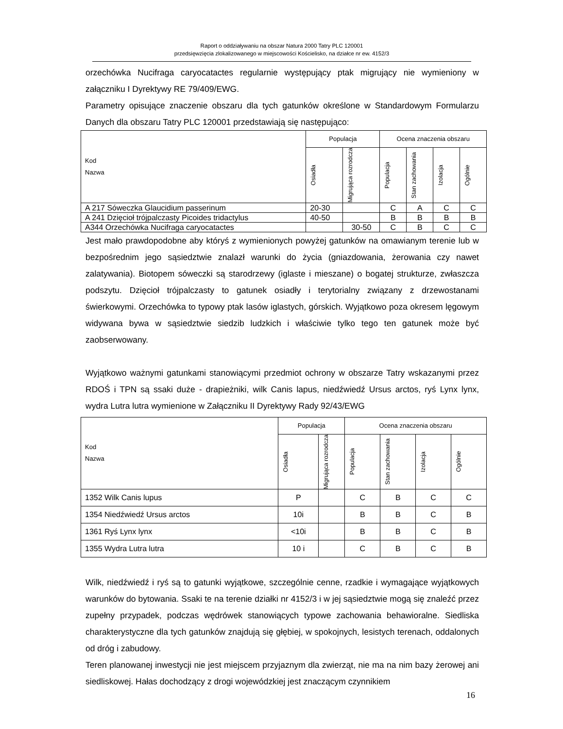Raport o oddziaływaniu na obszar Natura 2000 Tatry PLC 120001
przedsięwzięcia zlokalizowanego w miejscowości Kościelisko, na działce nr ew. 4152/3
orzechówka Nucifraga caryocatactes regularnie występujący ptak migrujący nie wymieniony w załączniku I Dyrektywy RE 79/409/EWG.
Parametry opisujące znaczenie obszaru dla tych gatunków określone w Standardowym Formularzu Danych dla obszaru Tatry PLC 120001 przedstawiają się następująco:
| Kod Nazwa | Populacja | | Ocena znaczenia obszaru | | | |
| --- | --- | --- | --- | --- | --- | --- |
| | Osiadła | Migrująca rozrodcza | Populacja | Stan zachowania | Izolacja | Ogólnie |
| A 217 Sóweczka Glaucidium passerinum | 20-30 | | C | A | C | C |
| A 241 Dzięcioł trójpalczasty Picoides tridactylus | 40-50 | | B | B | B | B |
| A344 Orzechówka Nucifraga caryocatactes | | 30-50 | C | B | C | C |
Jest mało prawdopodobne aby któryś z wymienionych powyżej gatunków na omawianym terenie lub w bezpośrednim jego sąsiedztwie znalazł warunki do życia (gniazdowania, żerowania czy nawet zalatywania). Biotopem sóweczki są starodrzewy (iglaste i mieszane) o bogatej strukturze, zwłaszcza podszytu. Dzięcioł trójpalczasty to gatunek osiadły i terytorialny związany z drzewostanami świerkowymi. Orzechówka to typowy ptak lasów iglastych, górskich. Wyjątkowo poza okresem lęgowym widywana bywa w sąsiedztwie siedzib ludzkich i właściwie tylko tego ten gatunek może być zaobserwowany.
Wyjątkowo ważnymi gatunkami stanowiącymi przedmiot ochrony w obszarze Tatry wskazanymi przez RDOŚ i TPN są ssaki duże - drapieżniki, wilk Canis lapus, niedźwiedź Ursus arctos, ryś Lynx lynx, wydra Lutra lutra wymienione w Załączniku II Dyrektywy Rady 92/43/EWG
| Kod Nazwa | Populacja | | Ocena znaczenia obszaru | | | |
| --- | --- | --- | --- | --- | --- | --- |
| | Osiadła | Migrująca rozrodcza | Populacja | Stan zachowania | Izolacja | Ogólnie |
| 1352 Wilk Canis lupus | P | | C | B | C | C |
| 1354 Niedźwiedź Ursus arctos | 10i | | B | B | C | B |
| 1361 Ryś Lynx lynx | <10i | | B | B | C | B |
| 1355 Wydra Lutra lutra | 10 i | | C | B | C | B |
Wilk, niedźwiedź i ryś są to gatunki wyjątkowe, szczególnie cenne, rzadkie i wymagające wyjątkowych warunków do bytowania. Ssaki te na terenie działki nr 4152/3 i w jej sąsiedztwie mogą się znaleźć przez zupełny przypadek, podczas wędrówek stanowiących typowe zachowania behawioralne. Siedliska charakterystyczne dla tych gatunków znajdują się głębiej, w spokojnych, lesistych terenach, oddalonych od dróg i zabudowy.
Teren planowanej inwestycji nie jest miejscem przyjaznym dla zwierząt, nie ma na nim bazy żerowej ani siedliskowej. Hałas dochodzący z drogi wojewódzkiej jest znaczącym czynnikiem
16